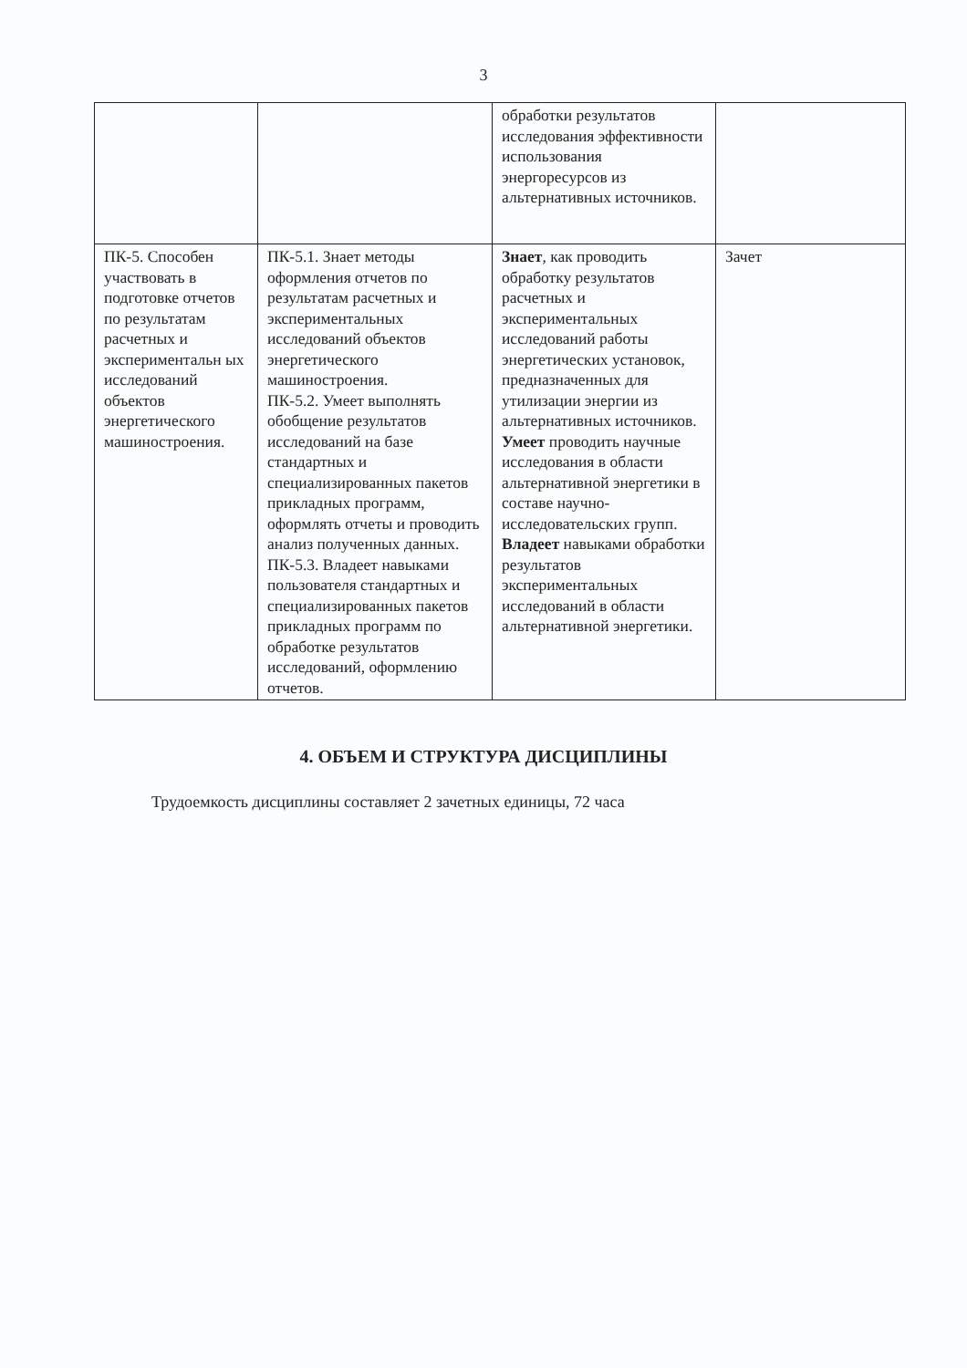3
| | | обработки результатов исследования эффективности использования энергоресурсов из альтернативных источников. | |
| ПК-5. Способен участвовать в подготовке отчетов по результатам расчетных и экспериментальн ых исследований объектов энергетического машиностроения. | ПК-5.1. Знает методы оформления отчетов по результатам расчетных и экспериментальных исследований объектов энергетического машиностроения. ПК-5.2. Умеет выполнять обобщение результатов исследований на базе стандартных и специализированных пакетов прикладных программ, оформлять отчеты и проводить анализ полученных данных. ПК-5.3. Владеет навыками пользователя стандартных и специализированных пакетов прикладных программ по обработке результатов исследований, оформлению отчетов. | Знает , как проводить обработку результатов расчетных и экспериментальных исследований работы энергетических установок, предназначенных для утилизации энергии из альтернативных источников. Умеет проводить научные исследования в области альтернативной энергетики в составе научно-исследовательских групп. Владеет навыками обработки результатов экспериментальных исследований в области альтернативной энергетики. | Зачет |
4. ОБЪЕМ И СТРУКТУРА ДИСЦИПЛИНЫ
Трудоемкость дисциплины составляет 2 зачетных единицы, 72 часа